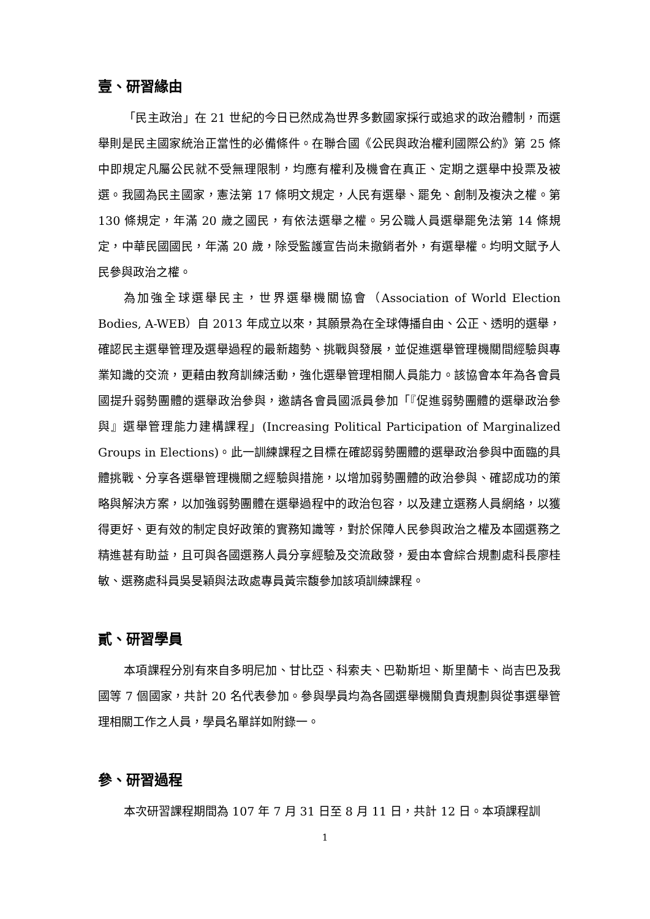壹、研習緣由
「民主政治」在 21 世紀的今日已然成為世界多數國家採行或追求的政治體制，而選舉則是民主國家統治正當性的必備條件。在聯合國《公民與政治權利國際公約》第 25 條中即規定凡屬公民就不受無理限制，均應有權利及機會在真正、定期之選舉中投票及被選。我國為民主國家，憲法第 17 條明文規定，人民有選舉、罷免、創制及複決之權。第 130 條規定，年滿 20 歲之國民，有依法選舉之權。另公職人員選舉罷免法第 14 條規定，中華民國國民，年滿 20 歲，除受監護宣告尚未撤銷者外，有選舉權。均明文賦予人民參與政治之權。
為加強全球選舉民主，世界選舉機關協會（Association of World Election Bodies, A-WEB）自 2013 年成立以來，其願景為在全球傳播自由、公正、透明的選舉，確認民主選舉管理及選舉過程的最新趨勢、挑戰與發展，並促進選舉管理機關間經驗與專業知識的交流，更藉由教育訓練活動，強化選舉管理相關人員能力。該協會本年為各會員國提升弱勢團體的選舉政治參與，邀請各會員國派員參加「『促進弱勢團體的選舉政治參與』選舉管理能力建構課程」(Increasing Political Participation of Marginalized Groups in Elections)。此一訓練課程之目標在確認弱勢團體的選舉政治參與中面臨的具體挑戰、分享各選舉管理機關之經驗與措施，以增加弱勢團體的政治參與、確認成功的策略與解決方案，以加強弱勢團體在選舉過程中的政治包容，以及建立選務人員網絡，以獲得更好、更有效的制定良好政策的實務知識等，對於保障人民參與政治之權及本國選務之精進甚有助益，且可與各國選務人員分享經驗及交流啟發，爰由本會綜合規劃處科長廖桂敏、選務處科員吳旻穎與法政處專員黃宗馥參加該項訓練課程。
貳、研習學員
本項課程分別有來自多明尼加、甘比亞、科索夫、巴勒斯坦、斯里蘭卡、尚吉巴及我國等 7 個國家，共計 20 名代表參加。參與學員均為各國選舉機關負責規劃與從事選舉管理相關工作之人員，學員名單詳如附錄一。
參、研習過程
本次研習課程期間為 107 年 7 月 31 日至 8 月 11 日，共計 12 日。本項課程訓
1